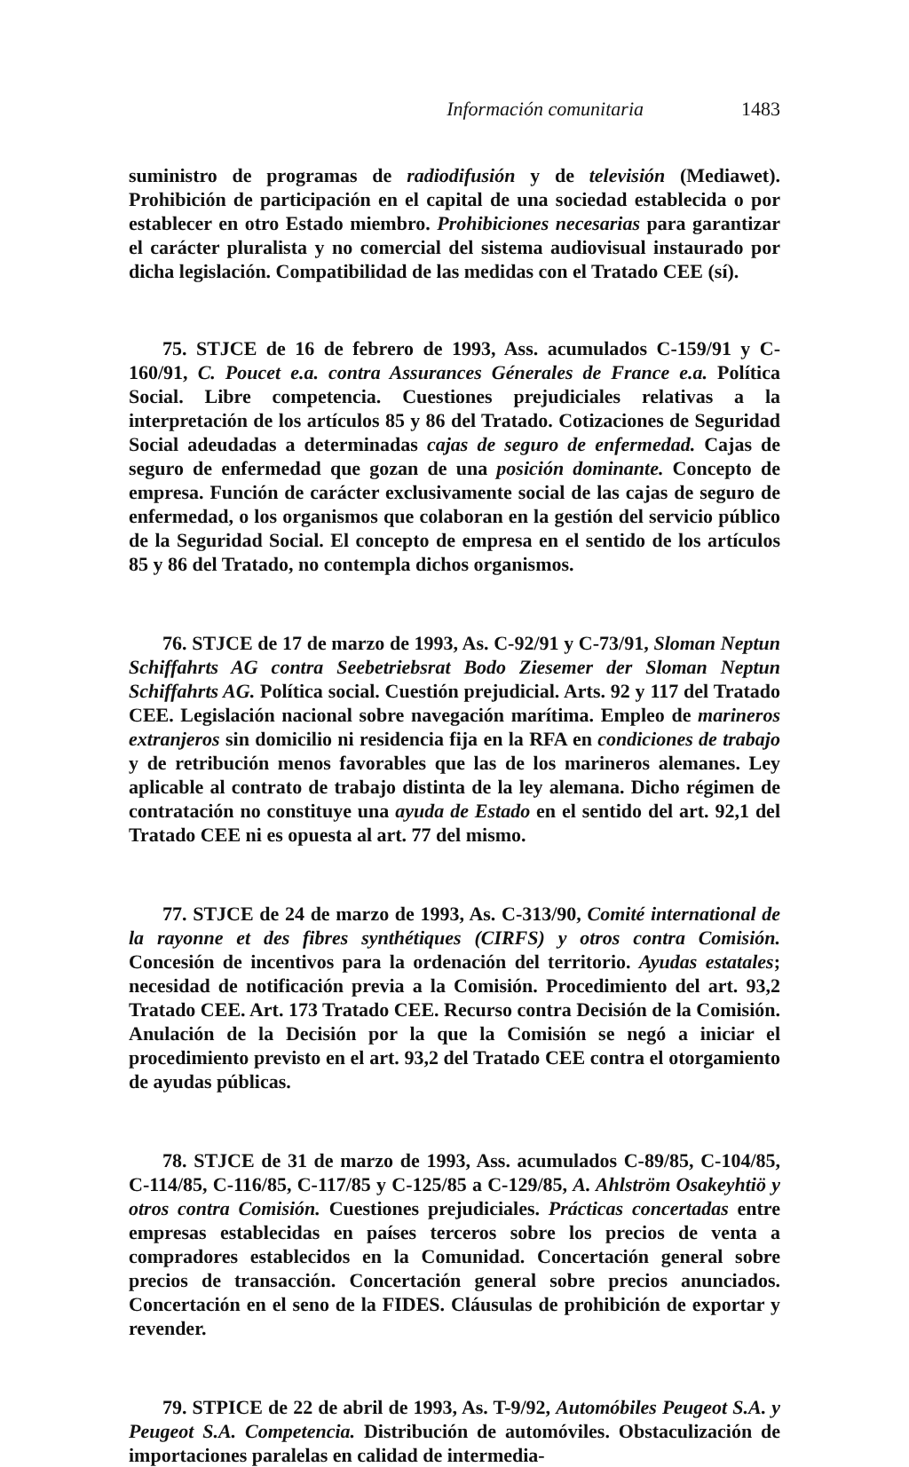Información comunitaria 1483
suministro de programas de radiodifusión y de televisión (Mediawet). Prohibición de participación en el capital de una sociedad establecida o por establecer en otro Estado miembro. Prohibiciones necesarias para garantizar el carácter pluralista y no comercial del sistema audiovisual instaurado por dicha legislación. Compatibilidad de las medidas con el Tratado CEE (sí).
75. STJCE de 16 de febrero de 1993, Ass. acumulados C-159/91 y C-160/91, C. Poucet e.a. contra Assurances Génerales de France e.a. Política Social. Libre competencia. Cuestiones prejudiciales relativas a la interpretación de los artículos 85 y 86 del Tratado. Cotizaciones de Seguridad Social adeudadas a determinadas cajas de seguro de enfermedad. Cajas de seguro de enfermedad que gozan de una posición dominante. Concepto de empresa. Función de carácter exclusivamente social de las cajas de seguro de enfermedad, o los organismos que colaboran en la gestión del servicio público de la Seguridad Social. El concepto de empresa en el sentido de los artículos 85 y 86 del Tratado, no contempla dichos organismos.
76. STJCE de 17 de marzo de 1993, As. C-92/91 y C-73/91, Sloman Neptun Schiffahrts AG contra Seebetriebsrat Bodo Ziesemer der Sloman Neptun Schiffahrts AG. Política social. Cuestión prejudicial. Arts. 92 y 117 del Tratado CEE. Legislación nacional sobre navegación marítima. Empleo de marineros extranjeros sin domicilio ni residencia fija en la RFA en condiciones de trabajo y de retribución menos favorables que las de los marineros alemanes. Ley aplicable al contrato de trabajo distinta de la ley alemana. Dicho régimen de contratación no constituye una ayuda de Estado en el sentido del art. 92,1 del Tratado CEE ni es opuesta al art. 77 del mismo.
77. STJCE de 24 de marzo de 1993, As. C-313/90, Comité international de la rayonne et des fibres synthétiques (CIRFS) y otros contra Comisión. Concesión de incentivos para la ordenación del territorio. Ayudas estatales; necesidad de notificación previa a la Comisión. Procedimiento del art. 93,2 Tratado CEE. Art. 173 Tratado CEE. Recurso contra Decisión de la Comisión. Anulación de la Decisión por la que la Comisión se negó a iniciar el procedimiento previsto en el art. 93,2 del Tratado CEE contra el otorgamiento de ayudas públicas.
78. STJCE de 31 de marzo de 1993, Ass. acumulados C-89/85, C-104/85, C-114/85, C-116/85, C-117/85 y C-125/85 a C-129/85, A. Ahlström Osakeyhtiö y otros contra Comisión. Cuestiones prejudiciales. Prácticas concertadas entre empresas establecidas en países terceros sobre los precios de venta a compradores establecidos en la Comunidad. Concertación general sobre precios de transacción. Concertación general sobre precios anunciados. Concertación en el seno de la FIDES. Cláusulas de prohibición de exportar y revender.
79. STPICE de 22 de abril de 1993, As. T-9/92, Automóbiles Peugeot S.A. y Peugeot S.A. Competencia. Distribución de automóviles. Obstaculización de importaciones paralelas en calidad de intermedia-